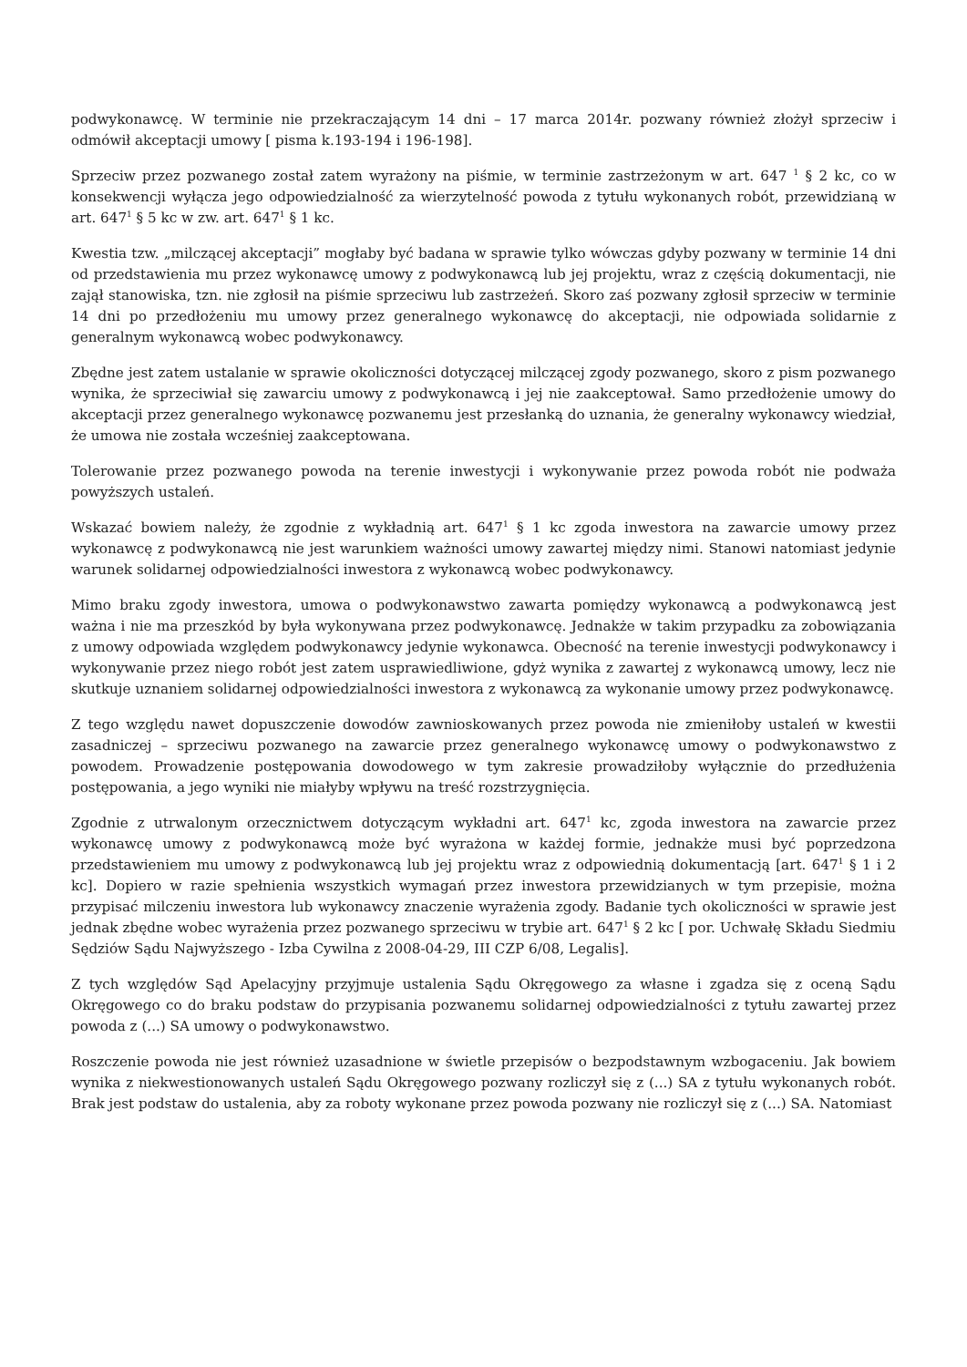podwykonawcę. W terminie nie przekraczającym 14 dni – 17 marca 2014r. pozwany również złożył sprzeciw i odmówił akceptacji umowy [ pisma k.193-194 i 196-198].
Sprzeciw przez pozwanego został zatem wyrażony na piśmie, w terminie zastrzeżonym w art. 647 <sup>1</sup> § 2 kc, co w konsekwencji wyłącza jego odpowiedzialność za wierzytelność powoda z tytułu wykonanych robót, przewidzianą w art. 647<sup>1</sup> § 5 kc w zw. art. 647<sup>1</sup> § 1 kc.
Kwestia tzw. „milczącej akceptacji” mogłaby być badana w sprawie tylko wówczas gdyby pozwany w terminie 14 dni od przedstawienia mu przez wykonawcę umowy z podwykonawcą lub jej projektu, wraz z częścią dokumentacji, nie zajął stanowiska, tzn. nie zgłosił na piśmie sprzeciwu lub zastrzeżeń. Skoro zaś pozwany zgłosił sprzeciw w terminie 14 dni po przedłożeniu mu umowy przez generalnego wykonawcę do akceptacji, nie odpowiada solidarnie z generalnym wykonawcą wobec podwykonawcy.
Zbędne jest zatem ustalanie w sprawie okoliczności dotyczącej milczącej zgody pozwanego, skoro z pism pozwanego wynika, że sprzeciwiał się zawarciu umowy z podwykonawcą i jej nie zaakceptował. Samo przedłożenie umowy do akceptacji przez generalnego wykonawcę pozwanemu jest przesłanką do uznania, że generalny wykonawcy wiedział, że umowa nie została wcześniej zaakceptowana.
Tolerowanie przez pozwanego powoda na terenie inwestycji i wykonywanie przez powoda robót nie podważa powyższych ustaleń.
Wskazać bowiem należy, że zgodnie z wykładnią art. 647<sup>1</sup> § 1 kc zgoda inwestora na zawarcie umowy przez wykonawcę z podwykonawcą nie jest warunkiem ważności umowy zawartej między nimi. Stanowi natomiast jedynie warunek solidarnej odpowiedzialności inwestora z wykonawcą wobec podwykonawcy.
Mimo braku zgody inwestora, umowa o podwykonawstwo zawarta pomiędzy wykonawcą a podwykonawcą jest ważna i nie ma przeszkód by była wykonywana przez podwykonawcę. Jednakże w takim przypadku za zobowiązania z umowy odpowiada względem podwykonawcy jedynie wykonawca. Obecność na terenie inwestycji podwykonawcy i wykonywanie przez niego robót jest zatem usprawiedliwione, gdyż wynika z zawartej z wykonawcą umowy, lecz nie skutkuje uznaniem solidarnej odpowiedzialności inwestora z wykonawcą za wykonanie umowy przez podwykonawcę.
Z tego względu nawet dopuszczenie dowodów zawnioskowanych przez powoda nie zmieniłoby ustaleń w kwestii zasadniczej – sprzeciwu pozwanego na zawarcie przez generalnego wykonawcę umowy o podwykonawstwo z powodem. Prowadzenie postępowania dowodowego w tym zakresie prowadziłoby wyłącznie do przedłużenia postępowania, a jego wyniki nie miałyby wpływu na treść rozstrzygnięcia.
Zgodnie z utrwalonym orzecznictwem dotyczącym wykładni art. 647<sup>1</sup> kc, zgoda inwestora na zawarcie przez wykonawcę umowy z podwykonawcą może być wyrażona w każdej formie, jednakże musi być poprzedzona przedstawieniem mu umowy z podwykonawcą lub jej projektu wraz z odpowiednią dokumentacją [art. 647<sup>1</sup> § 1 i 2 kc]. Dopiero w razie spełnienia wszystkich wymagań przez inwestora przewidzianych w tym przepisie, można przypisać milczeniu inwestora lub wykonawcy znaczenie wyrażenia zgody. Badanie tych okoliczności w sprawie jest jednak zbędne wobec wyrażenia przez pozwanego sprzeciwu w trybie art. 647<sup>1</sup> § 2 kc [ por. Uchwałę Składu Siedmiu Sędziów Sądu Najwyższego - Izba Cywilna z 2008-04-29, III CZP 6/08, Legalis].
Z tych względów Sąd Apelacyjny przyjmuje ustalenia Sądu Okręgowego za własne i zgadza się z oceną Sądu Okręgowego co do braku podstaw do przypisania pozwanemu solidarnej odpowiedzialności z tytułu zawartej przez powoda z (...) SA umowy o podwykonawstwo.
Roszczenie powoda nie jest również uzasadnione w świetle przepisów o bezpodstawnym wzbogaceniu. Jak bowiem wynika z niekwestionowanych ustaleń Sądu Okręgowego pozwany rozliczył się z (...) SA z tytułu wykonanych robót. Brak jest podstaw do ustalenia, aby za roboty wykonane przez powoda pozwany nie rozliczył się z (...) SA. Natomiast